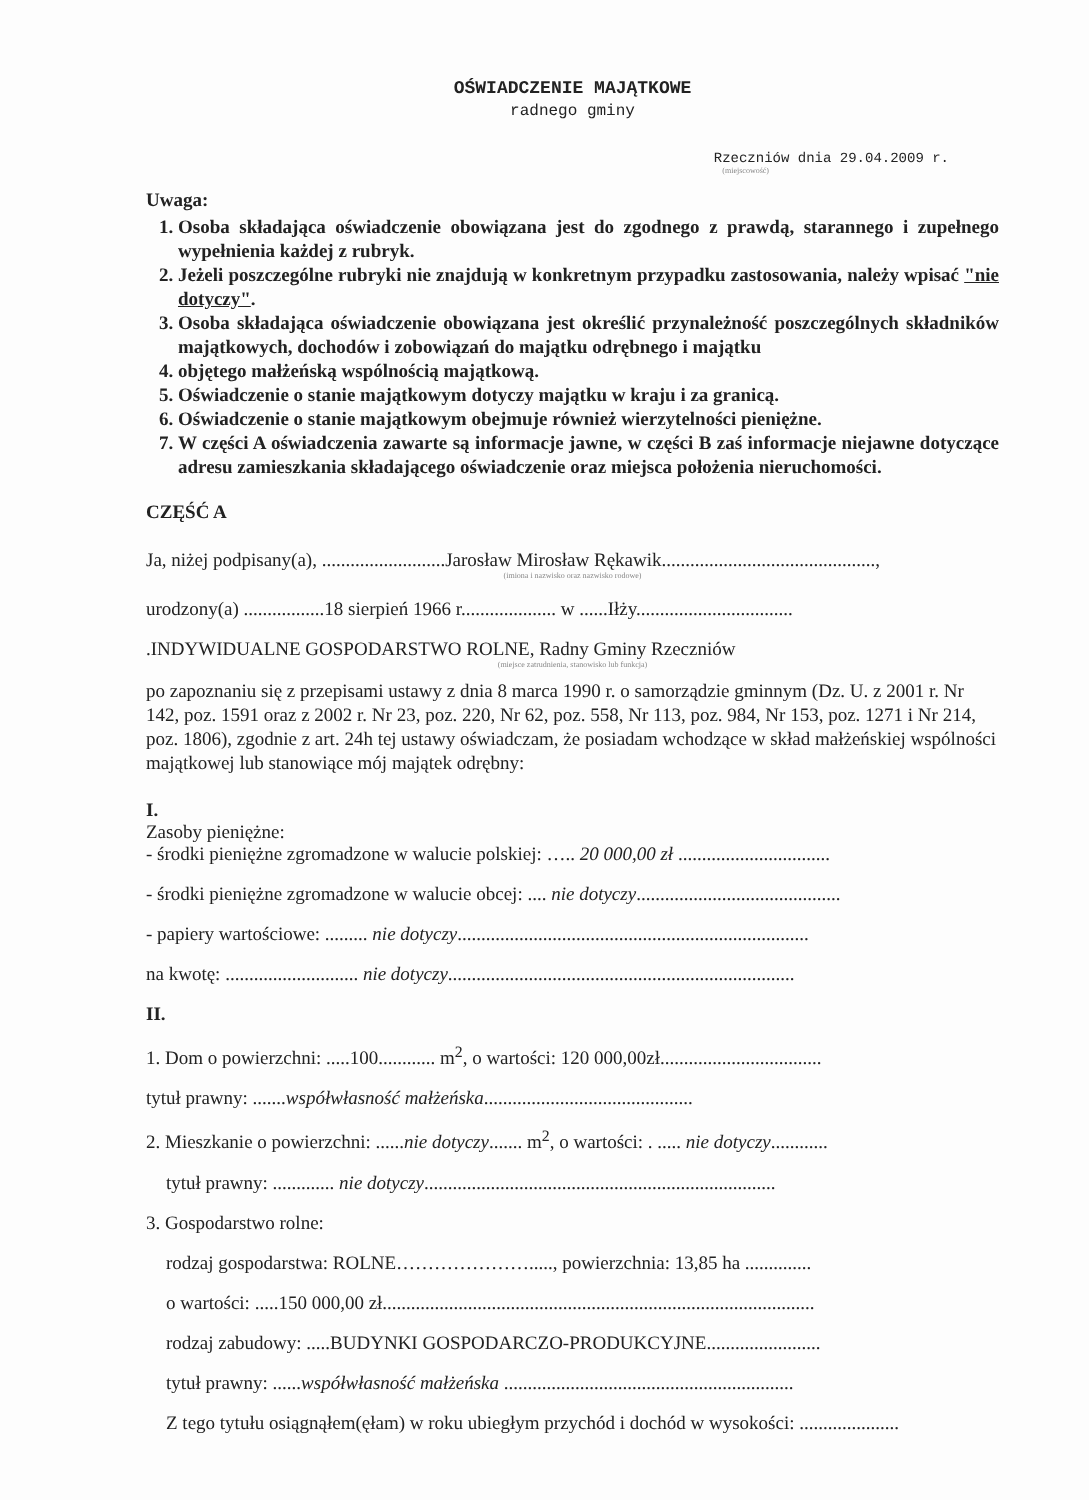OŚWIADCZENIE MAJĄTKOWE
radnego gminy
Rzeczniów dnia 29.04.2009 r.
(miejscowość)
Uwaga:
1. Osoba składająca oświadczenie obowiązana jest do zgodnego z prawdą, starannego i zupełnego wypełnienia każdej z rubryk.
2. Jeżeli poszczególne rubryki nie znajdują w konkretnym przypadku zastosowania, należy wpisać "nie dotyczy".
3. Osoba składająca oświadczenie obowiązana jest określić przynależność poszczególnych składników majątkowych, dochodów i zobowiązań do majątku odrębnego i majątku
4. objętego małżeńską wspólnością majątkową.
5. Oświadczenie o stanie majątkowym dotyczy majątku w kraju i za granicą.
6. Oświadczenie o stanie majątkowym obejmuje również wierzytelności pieniężne.
7. W części A oświadczenia zawarte są informacje jawne, w części B zaś informacje niejawne dotyczące adresu zamieszkania składającego oświadczenie oraz miejsca położenia nieruchomości.
CZĘŚĆ A
Ja, niżej podpisany(a), ..........................Jarosław Mirosław Rękawik.............................................,
(imiona i nazwisko oraz nazwisko rodowe)
urodzony(a) .................18 sierpień 1966 r.................... w ......Iłży.................................
.INDYWIDUALNE GOSPODARSTWO ROLNE, Radny Gminy Rzeczniów
(miejsce zatrudnienia, stanowisko lub funkcja)
po zapoznaniu się z przepisami ustawy z dnia 8 marca 1990 r. o samorządzie gminnym (Dz. U. z 2001 r. Nr 142, poz. 1591 oraz z 2002 r. Nr 23, poz. 220, Nr 62, poz. 558, Nr 113, poz. 984, Nr 153, poz. 1271 i Nr 214, poz. 1806), zgodnie z art. 24h tej ustawy oświadczam, że posiadam wchodzące w skład małżeńskiej wspólności majątkowej lub stanowiące mój majątek odrębny:
I.
Zasoby pieniężne:
- środki pieniężne zgromadzone w walucie polskiej: ….. 20 000,00 zł ................................
- środki pieniężne zgromadzone w walucie obcej: .... nie dotyczy...........................................
- papiery wartościowe: ......... nie dotyczy..........................................................................
na kwotę: ............................ nie dotyczy.........................................................................
II.
1. Dom o powierzchni: .....100............ m<sup>2</sup>, o wartości: 120 000,00zł..................................
tytuł prawny: .......współwłasność małżeńska............................................
2. Mieszkanie o powierzchni: ......nie dotyczy....... m<sup>2</sup>, o wartości: . ..... nie dotyczy............
tytuł prawny: ............. nie dotyczy..........................................................................
3. Gospodarstwo rolne:
rodzaj gospodarstwa: ROLNE…………………....., powierzchnia: 13,85 ha ..............
o wartości: .....150 000,00 zł...........................................................................................
rodzaj zabudowy: .....BUDYNKI GOSPODARCZO-PRODUKCYJNE........................
tytuł prawny: ......współwłasność małżeńska .............................................................
Z tego tytułu osiągnąłem(ęłam) w roku ubiegłym przychód i dochód w wysokości: .....................